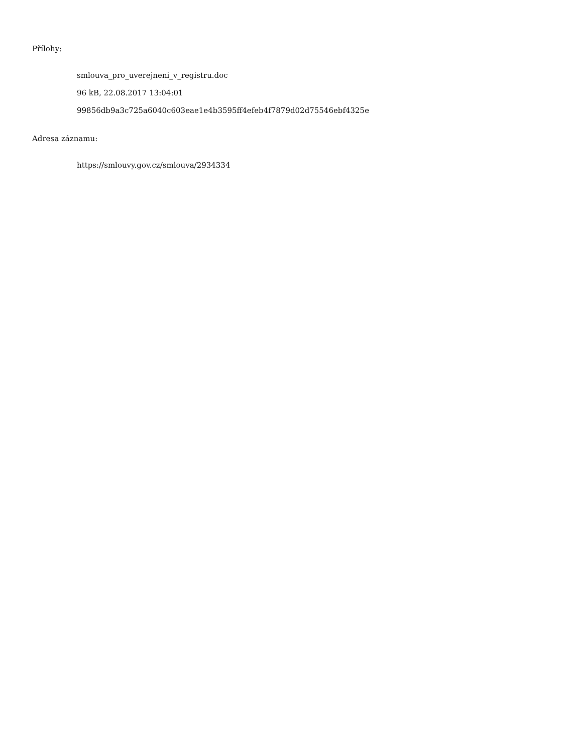Přílohy:
smlouva_pro_uverejneni_v_registru.doc
96 kB, 22.08.2017 13:04:01
99856db9a3c725a6040c603eae1e4b3595ff4efeb4f7879d02d75546ebf4325e
Adresa záznamu:
https://smlouvy.gov.cz/smlouva/2934334